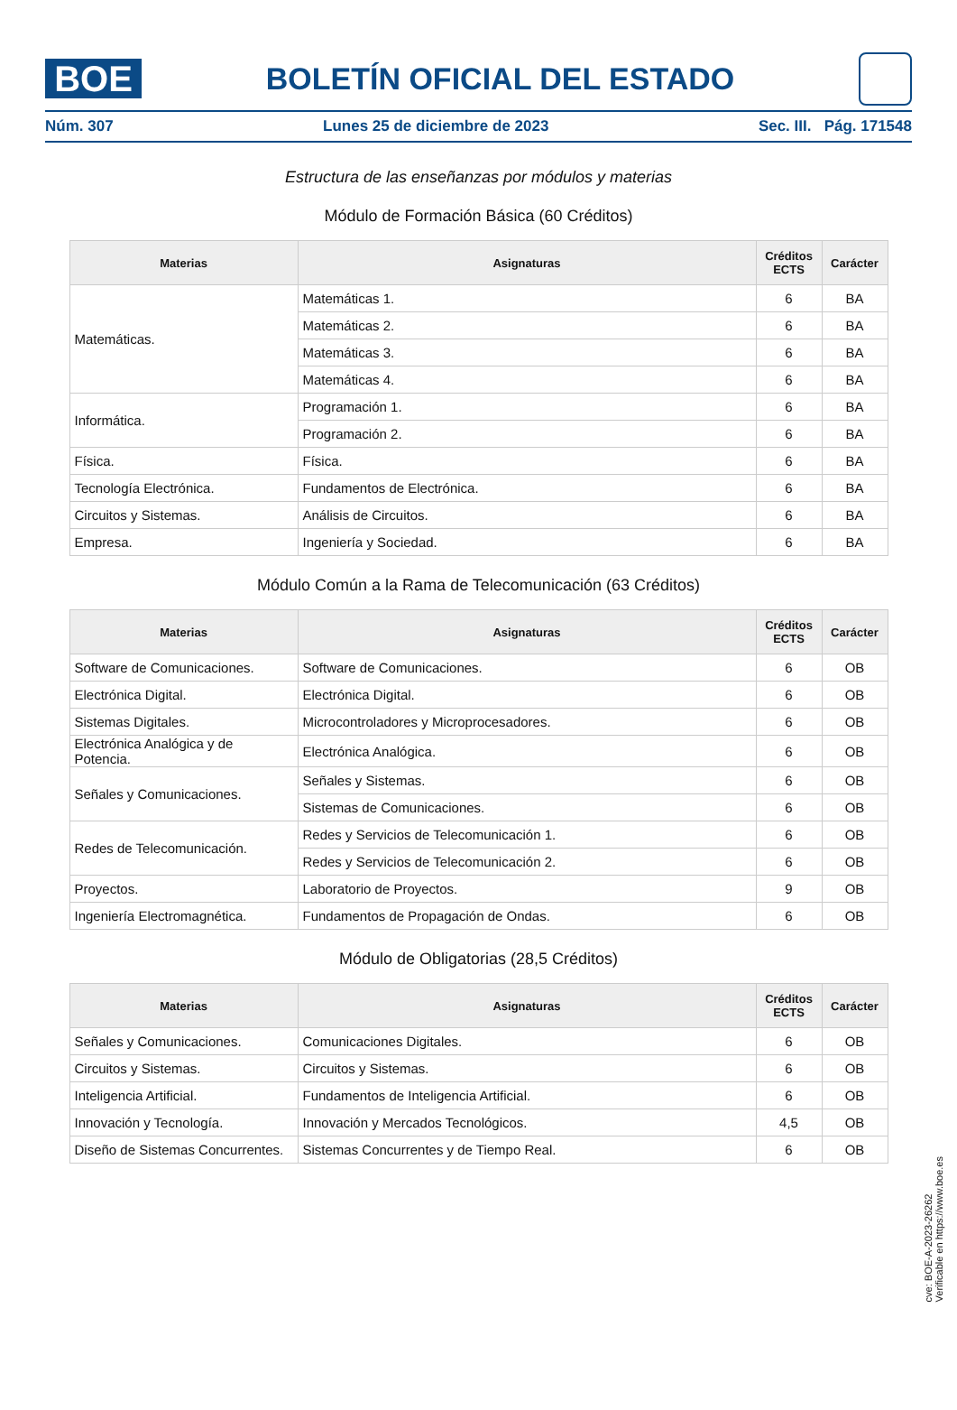BOE
BOLETÍN OFICIAL DEL ESTADO
Núm. 307 Lunes 25 de diciembre de 2023 Sec. III. Pág. 171548
Estructura de las enseñanzas por módulos y materias
Módulo de Formación Básica (60 Créditos)
| Materias | Asignaturas | Créditos ECTS | Carácter |
| --- | --- | --- | --- |
| Matemáticas. | Matemáticas 1. | 6 | BA |
| | Matemáticas 2. | 6 | BA |
| | Matemáticas 3. | 6 | BA |
| | Matemáticas 4. | 6 | BA |
| Informática. | Programación 1. | 6 | BA |
| | Programación 2. | 6 | BA |
| Física. | Física. | 6 | BA |
| Tecnología Electrónica. | Fundamentos de Electrónica. | 6 | BA |
| Circuitos y Sistemas. | Análisis de Circuitos. | 6 | BA |
| Empresa. | Ingeniería y Sociedad. | 6 | BA |
Módulo Común a la Rama de Telecomunicación (63 Créditos)
| Materias | Asignaturas | Créditos ECTS | Carácter |
| --- | --- | --- | --- |
| Software de Comunicaciones. | Software de Comunicaciones. | 6 | OB |
| Electrónica Digital. | Electrónica Digital. | 6 | OB |
| Sistemas Digitales. | Microcontroladores y Microprocesadores. | 6 | OB |
| Electrónica Analógica y de Potencia. | Electrónica Analógica. | 6 | OB |
| Señales y Comunicaciones. | Señales y Sistemas. | 6 | OB |
| | Sistemas de Comunicaciones. | 6 | OB |
| Redes de Telecomunicación. | Redes y Servicios de Telecomunicación 1. | 6 | OB |
| | Redes y Servicios de Telecomunicación 2. | 6 | OB |
| Proyectos. | Laboratorio de Proyectos. | 9 | OB |
| Ingeniería Electromagnética. | Fundamentos de Propagación de Ondas. | 6 | OB |
Módulo de Obligatorias (28,5 Créditos)
| Materias | Asignaturas | Créditos ECTS | Carácter |
| --- | --- | --- | --- |
| Señales y Comunicaciones. | Comunicaciones Digitales. | 6 | OB |
| Circuitos y Sistemas. | Circuitos y Sistemas. | 6 | OB |
| Inteligencia Artificial. | Fundamentos de Inteligencia Artificial. | 6 | OB |
| Innovación y Tecnología. | Innovación y Mercados Tecnológicos. | 4,5 | OB |
| Diseño de Sistemas Concurrentes. | Sistemas Concurrentes y de Tiempo Real. | 6 | OB |
cve: BOE-A-2023-26262
Verificable en https://www.boe.es